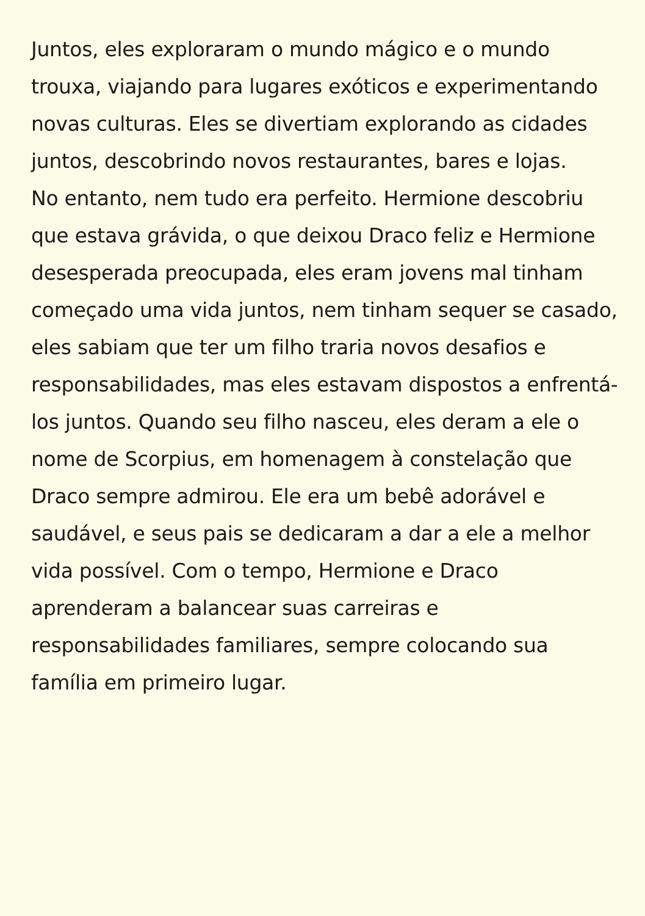Juntos, eles exploraram o mundo mágico e o mundo trouxa, viajando para lugares exóticos e experimentando novas culturas. Eles se divertiam explorando as cidades juntos, descobrindo novos restaurantes, bares e lojas.
No entanto, nem tudo era perfeito. Hermione descobriu que estava grávida, o que deixou Draco feliz e Hermione desesperada preocupada, eles eram jovens mal tinham começado uma vida juntos, nem tinham sequer se casado, eles sabiam que ter um filho traria novos desafios e responsabilidades, mas eles estavam dispostos a enfrentá-los juntos. Quando seu filho nasceu, eles deram a ele o nome de Scorpius, em homenagem à constelação que Draco sempre admirou. Ele era um bebê adorável e saudável, e seus pais se dedicaram a dar a ele a melhor vida possível. Com o tempo, Hermione e Draco aprenderam a balancear suas carreiras e responsabilidades familiares, sempre colocando sua família em primeiro lugar.